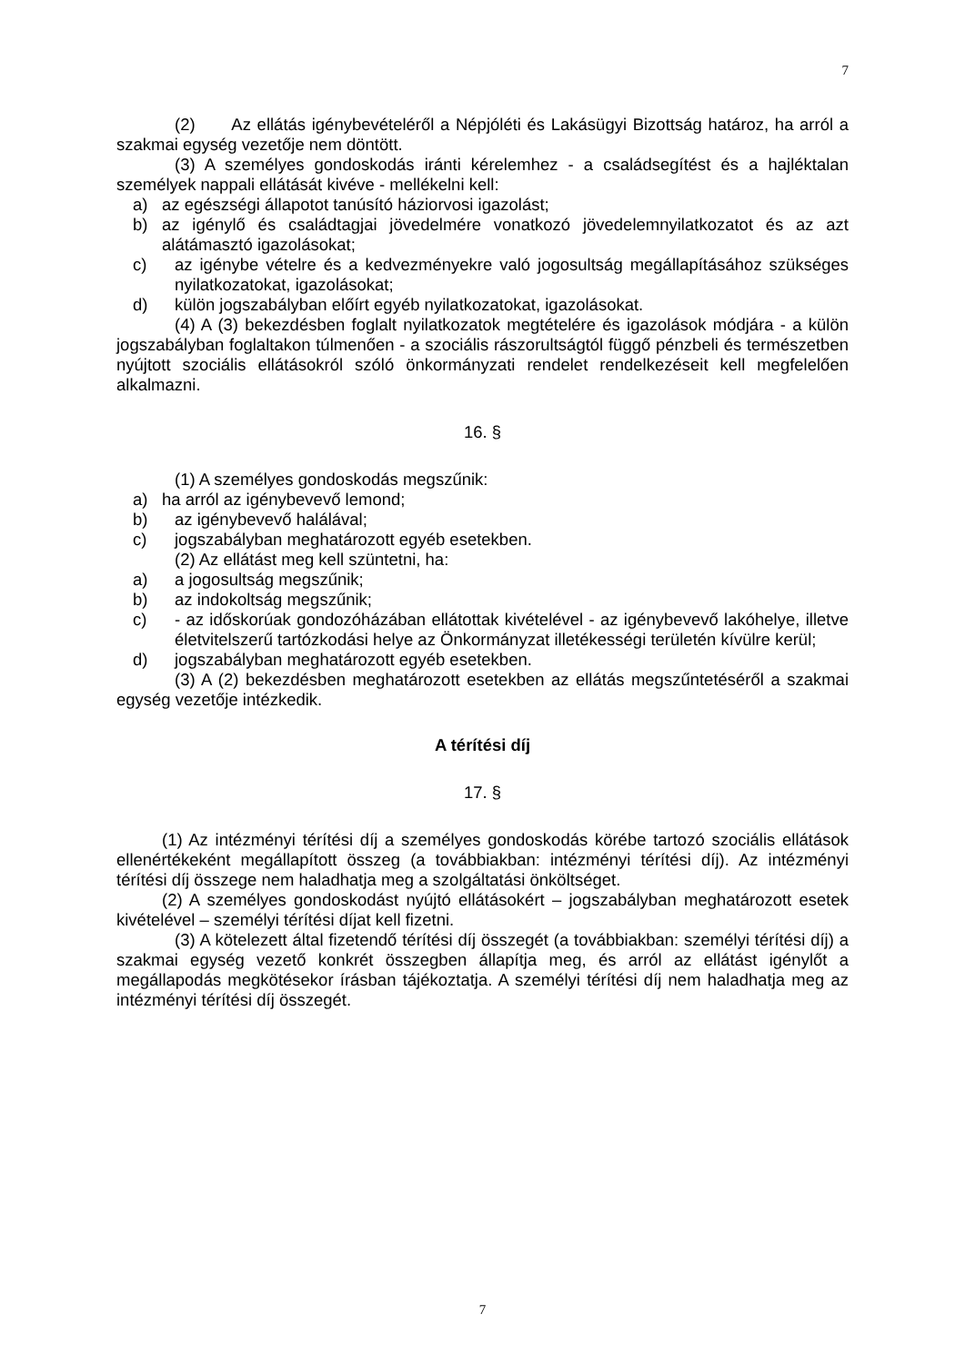7
(2) Az ellátás igénybevételéről a Népjóléti és Lakásügyi Bizottság határoz, ha arról a szakmai egység vezetője nem döntött.
(3) A személyes gondoskodás iránti kérelemhez - a családsegítést és a hajléktalan személyek nappali ellátását kivéve - mellékelni kell:
a) az egészségi állapotot tanúsító háziorvosi igazolást;
b) az igénylő és családtagjai jövedelmére vonatkozó jövedelemnyilatkozatot és az azt alátámasztó igazolásokat;
c) az igénybe vételre és a kedvezményekre való jogosultság megállapításához szükséges nyilatkozatokat, igazolásokat;
d) külön jogszabályban előírt egyéb nyilatkozatokat, igazolásokat.
(4) A (3) bekezdésben foglalt nyilatkozatok megtételére és igazolások módjára - a külön jogszabályban foglaltakon túlmenően - a szociális rászorultságtól függő pénzbeli és természetben nyújtott szociális ellátásokról szóló önkormányzati rendelet rendelkezéseit kell megfelelően alkalmazni.
16. §
(1) A személyes gondoskodás megszűnik:
a) ha arról az igénybevevő lemond;
b) az igénybevevő halálával;
c) jogszabályban meghatározott egyéb esetekben.
(2) Az ellátást meg kell szüntetni, ha:
a) a jogosultság megszűnik;
b) az indokoltság megszűnik;
c) - az időskorúak gondozóházában ellátottak kivételével - az igénybevevő lakóhelye, illetve életvitelszerű tartózkodási helye az Önkormányzat illetékességi területén kívülre kerül;
d) jogszabályban meghatározott egyéb esetekben.
(3) A (2) bekezdésben meghatározott esetekben az ellátás megszűntetéséről a szakmai egység vezetője intézkedik.
A térítési díj
17. §
(1) Az intézményi térítési díj a személyes gondoskodás körébe tartozó szociális ellátások ellenértékeként megállapított összeg (a továbbiakban: intézményi térítési díj). Az intézményi térítési díj összege nem haladhatja meg a szolgáltatási önköltséget.
(2) A személyes gondoskodást nyújtó ellátásokért – jogszabályban meghatározott esetek kivételével – személyi térítési díjat kell fizetni.
(3) A kötelezett által fizetendő térítési díj összegét (a továbbiakban: személyi térítési díj) a szakmai egység vezető konkrét összegben állapítja meg, és arról az ellátást igénylőt a megállapodás megkötésekor írásban tájékoztatja. A személyi térítési díj nem haladhatja meg az intézményi térítési díj összegét.
7